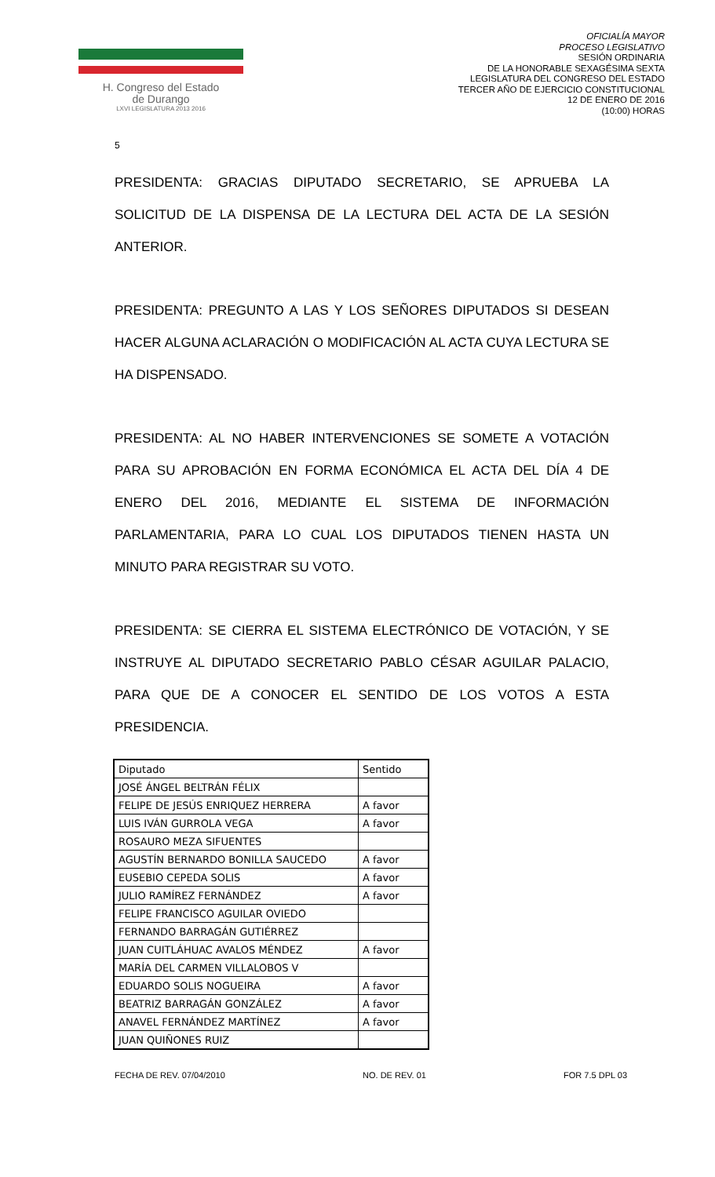H. Congreso del Estado
de Durango
LXVI LEGISLATURA 2013 2016
OFICIALÍA MAYOR
PROCESO LEGISLATIVO
SESIÓN ORDINARIA
DE LA HONORABLE SEXAGÉSIMA SEXTA
LEGISLATURA DEL CONGRESO DEL ESTADO
TERCER AÑO DE EJERCICIO CONSTITUCIONAL
12 DE ENERO DE 2016
(10:00) HORAS
5
PRESIDENTA: GRACIAS DIPUTADO SECRETARIO, SE APRUEBA LA SOLICITUD DE LA DISPENSA DE LA LECTURA DEL ACTA DE LA SESIÓN ANTERIOR.
PRESIDENTA: PREGUNTO A LAS Y LOS SEÑORES DIPUTADOS SI DESEAN HACER ALGUNA ACLARACIÓN O MODIFICACIÓN AL ACTA CUYA LECTURA SE HA DISPENSADO.
PRESIDENTA: AL NO HABER INTERVENCIONES SE SOMETE A VOTACIÓN PARA SU APROBACIÓN EN FORMA ECONÓMICA EL ACTA DEL DÍA 4 DE ENERO DEL 2016, MEDIANTE EL SISTEMA DE INFORMACIÓN PARLAMENTARIA, PARA LO CUAL LOS DIPUTADOS TIENEN HASTA UN MINUTO PARA REGISTRAR SU VOTO.
PRESIDENTA: SE CIERRA EL SISTEMA ELECTRÓNICO DE VOTACIÓN, Y SE INSTRUYE AL DIPUTADO SECRETARIO PABLO CÉSAR AGUILAR PALACIO, PARA QUE DE A CONOCER EL SENTIDO DE LOS VOTOS A ESTA PRESIDENCIA.
| Diputado | Sentido |
| JOSÉ ÁNGEL BELTRÁN FÉLIX | |
| FELIPE DE JESÚS ENRIQUEZ HERRERA | A favor |
| LUIS IVÁN GURROLA VEGA | A favor |
| ROSAURO MEZA SIFUENTES | |
| AGUSTÍN BERNARDO BONILLA SAUCEDO | A favor |
| EUSEBIO CEPEDA SOLIS | A favor |
| JULIO RAMÍREZ FERNÁNDEZ | A favor |
| FELIPE FRANCISCO AGUILAR OVIEDO | |
| FERNANDO BARRAGÁN GUTIÉRREZ | |
| JUAN CUITLÁHUAC AVALOS MÉNDEZ | A favor |
| MARÍA DEL CARMEN VILLALOBOS V | |
| EDUARDO SOLIS NOGUEIRA | A favor |
| BEATRIZ BARRAGÁN GONZÁLEZ | A favor |
| ANAVEL FERNÁNDEZ MARTÍNEZ | A favor |
| JUAN QUIÑONES RUIZ | |
FECHA DE REV. 07/04/2010 NO. DE REV. 01 FOR 7.5 DPL 03